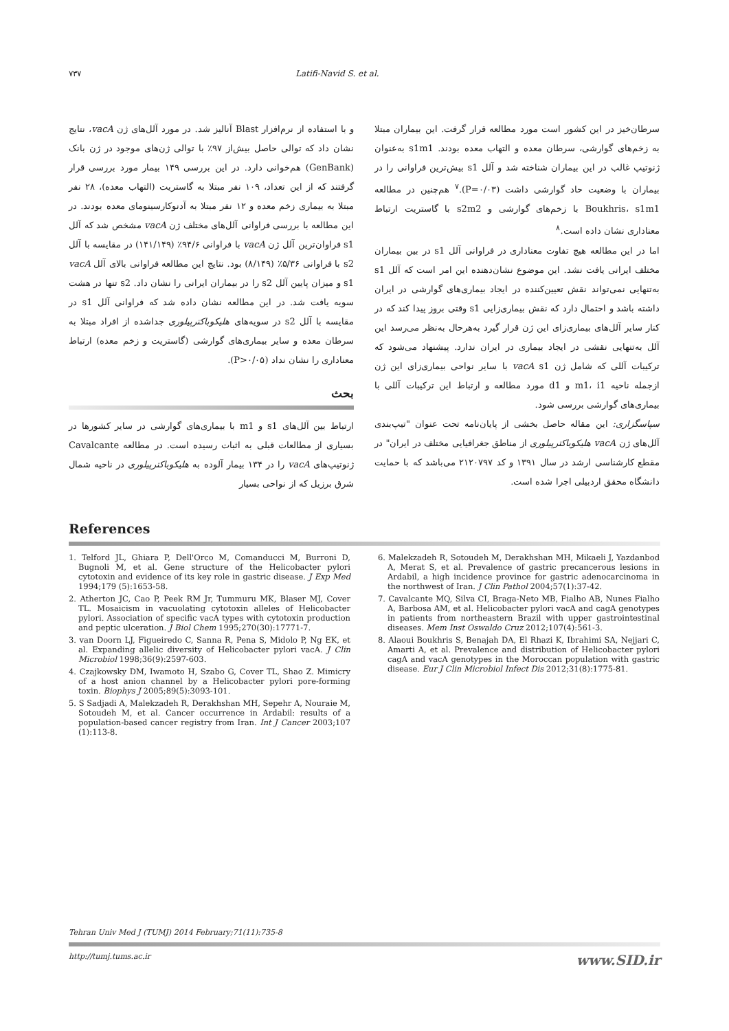۷۳۷ Latifi-Navid S. et al.
و با استفاده از نرم‌افزار Blast آنالیز شد. در مورد آلل‌های ژن vacA، نتایج نشان داد که توالی حاصل بیش‌از ۹۷٪ با توالی ژن‌های موجود در ژن بانک (GenBank) هم‌خوانی دارد. در این بررسی ۱۴۹ بیمار مورد بررسی قرار گرفتند که از این تعداد، ۱۰۹ نفر مبتلا به گاستریت (التهاب معده)، ۲۸ نفر مبتلا به بیماری زخم معده و ۱۲ نفر مبتلا به آدنوکارسینومای معده بودند. در این مطالعه با بررسی فراوانی آلل‌های مختلف ژن vacA مشخص شد که آلل s1 فراوان‌ترین آلل ژن vacA با فراوانی ۹۴/۶٪ (۱۴۱/۱۴۹) در مقایسه با آلل s2 با فراوانی ۵/۳۶٪ (۸/۱۴۹) بود. نتایج این مطالعه فراوانی بالای آلل vacA s1 و میزان پایین آلل s2 را در بیماران ایرانی را نشان داد. s2 تنها در هشت سویه یافت شد. در این مطالعه نشان داده شد که فراوانی آلل s1 در مقایسه با آلل s2 در سویه‌های هلیکوباکترپیلوری جداشده از افراد مبتلا به سرطان معده و سایر بیماری‌های گوارشی (گاستریت و زخم معده) ارتباط معناداری را نشان نداد (P>۰/۰۵).
بحث
ارتباط بین آلل‌های s1 و m1 با بیماری‌های گوارشی در سایر کشورها در بسیاری از مطالعات قبلی به اثبات رسیده است. در مطالعه Cavalcante ژنوتیپ‌های vacA را در ۱۳۴ بیمار آلوده به هلیکوباکترپیلوری در ناحیه شمال شرق برزیل که از نواحی بسیار
سرطان‌خیز در این کشور است مورد مطالعه قرار گرفت. این بیماران مبتلا به زخم‌های گوارشی، سرطان معده و التهاب معده بودند. s1m1 به‌عنوان ژنوتیپ غالب در این بیماران شناخته شد و آلل s1 بیش‌ترین فراوانی را در بیماران با وضعیت حاد گوارشی داشت (P=۰/۰۳).<sup>۷</sup> هم‌چنین در مطالعه Boukhris، s1m1 با زخم‌های گوارشی و s2m2 با گاستریت ارتباط معناداری نشان داده است.<sup>۸</sup>
اما در این مطالعه هیچ تفاوت معناداری در فراوانی آلل s1 در بین بیماران مختلف ایرانی یافت نشد. این موضوع نشان‌دهنده این امر است که آلل s1 به‌تنهایی نمی‌تواند نقش تعیین‌کننده در ایجاد بیماری‌های گوارشی در ایران داشته باشد و احتمال دارد که نقش بیماری‌زایی s1 وقتی بروز پیدا کند که در کنار سایر آلل‌های بیماری‌زای این ژن قرار گیرد به‌هرحال به‌نظر می‌رسد این آلل به‌تنهایی نقشی در ایجاد بیماری در ایران ندارد. پیشنهاد می‌شود که ترکیبات آللی که شامل ژن vacA s1 با سایر نواحی بیماری‌زای این ژن ازجمله ناحیه m1، i1 و d1 مورد مطالعه و ارتباط این ترکیبات آللی با بیماری‌های گوارشی بررسی شود.
سپاسگزاری: این مقاله حاصل بخشی از پایان‌نامه تحت عنوان "تیپ‌بندی آلل‌های ژن vacA هلیکوباکترپیلوری از مناطق جغرافیایی مختلف در ایران" در مقطع کارشناسی ارشد در سال ۱۳۹۱ و کد ۲۱۲۰۷۹۷ می‌باشد که با حمایت دانشگاه محقق اردبیلی اجرا شده است.
References
1. Telford JL, Ghiara P, Dell'Orco M, Comanducci M, Burroni D, Bugnoli M, et al. Gene structure of the Helicobacter pylori cytotoxin and evidence of its key role in gastric disease. J Exp Med 1994;179 (5):1653-58.
2. Atherton JC, Cao P, Peek RM Jr, Tummuru MK, Blaser MJ, Cover TL. Mosaicism in vacuolating cytotoxin alleles of Helicobacter pylori. Association of specific vacA types with cytotoxin production and peptic ulceration. J Biol Chem 1995;270(30):17771-7.
3. van Doorn LJ, Figueiredo C, Sanna R, Pena S, Midolo P, Ng EK, et al. Expanding allelic diversity of Helicobacter pylori vacA. J Clin Microbiol 1998;36(9):2597-603.
4. Czajkowsky DM, Iwamoto H, Szabo G, Cover TL, Shao Z. Mimicry of a host anion channel by a Helicobacter pylori pore-forming toxin. Biophys J 2005;89(5):3093-101.
5. S Sadjadi A, Malekzadeh R, Derakhshan MH, Sepehr A, Nouraie M, Sotoudeh M, et al. Cancer occurrence in Ardabil: results of a population-based cancer registry from Iran. Int J Cancer 2003;107 (1):113-8.
6. Malekzadeh R, Sotoudeh M, Derakhshan MH, Mikaeli J, Yazdanbod A, Merat S, et al. Prevalence of gastric precancerous lesions in Ardabil, a high incidence province for gastric adenocarcinoma in the northwest of Iran. J Clin Pathol 2004;57(1):37-42.
7. Cavalcante MQ, Silva CI, Braga-Neto MB, Fialho AB, Nunes Fialho A, Barbosa AM, et al. Helicobacter pylori vacA and cagA genotypes in patients from northeastern Brazil with upper gastrointestinal diseases. Mem Inst Oswaldo Cruz 2012;107(4):561-3.
8. Alaoui Boukhris S, Benajah DA, El Rhazi K, Ibrahimi SA, Nejjari C, Amarti A, et al. Prevalence and distribution of Helicobacter pylori cagA and vacA genotypes in the Moroccan population with gastric disease. Eur J Clin Microbiol Infect Dis 2012;31(8):1775-81.
Tehran Univ Med J (TUMJ) 2014 February;71(11):735-8
http://tumj.tums.ac.ir www.SID.ir